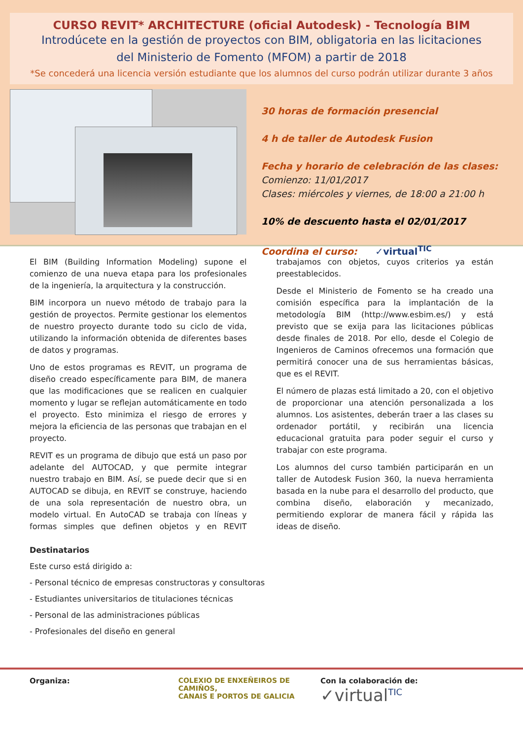CURSO REVIT* ARCHITECTURE (oficial Autodesk) - Tecnología BIM
Introdúcete en la gestión de proyectos con BIM, obligatoria en las licitaciones
del Ministerio de Fomento (MFOM) a partir de 2018
*Se concederá una licencia versión estudiante que los alumnos del curso podrán utilizar durante 3 años
30 horas de formación presencial
4 h de taller de Autodesk Fusion
Fecha y horario de celebración de las clases:
Comienzo: 11/01/2017
Clases: miércoles y viernes, de 18:00 a 21:00 h
10% de descuento hasta el 02/01/2017
Coordina el curso: ✓virtual<sup>TIC</sup>
El BIM (Building Information Modeling) supone el comienzo de una nueva etapa para los profesionales de la ingeniería, la arquitectura y la construcción.
BIM incorpora un nuevo método de trabajo para la gestión de proyectos. Permite gestionar los elementos de nuestro proyecto durante todo su ciclo de vida, utilizando la información obtenida de diferentes bases de datos y programas.
Uno de estos programas es REVIT, un programa de diseño creado específicamente para BIM, de manera que las modificaciones que se realicen en cualquier momento y lugar se reflejan automáticamente en todo el proyecto. Esto minimiza el riesgo de errores y mejora la eficiencia de las personas que trabajan en el proyecto.
REVIT es un programa de dibujo que está un paso por adelante del AUTOCAD, y que permite integrar nuestro trabajo en BIM. Así, se puede decir que si en AUTOCAD se dibuja, en REVIT se construye, haciendo de una sola representación de nuestro obra, un modelo virtual. En AutoCAD se trabaja con líneas y formas simples que definen objetos y en REVIT trabajamos con objetos, cuyos criterios ya están preestablecidos.
Desde el Ministerio de Fomento se ha creado una comisión específica para la implantación de la metodología BIM (http://www.esbim.es/) y está previsto que se exija para las licitaciones públicas desde finales de 2018. Por ello, desde el Colegio de Ingenieros de Caminos ofrecemos una formación que permitirá conocer una de sus herramientas básicas, que es el REVIT.
El número de plazas está limitado a 20, con el objetivo de proporcionar una atención personalizada a los alumnos. Los asistentes, deberán traer a las clases su ordenador portátil, y recibirán una licencia educacional gratuita para poder seguir el curso y trabajar con este programa.
Los alumnos del curso también participarán en un taller de Autodesk Fusion 360, la nueva herramienta basada en la nube para el desarrollo del producto, que combina diseño, elaboración y mecanizado, permitiendo explorar de manera fácil y rápida las ideas de diseño.
Destinatarios
Este curso está dirigido a:
- Personal técnico de empresas constructoras y consultoras
- Estudiantes universitarios de titulaciones técnicas
- Personal de las administraciones públicas
- Profesionales del diseño en general
Organiza: COLEXIO DE ENXEÑEIROS DE CAMIÑOS,
CANAIS E PORTOS DE GALICIA
Con la colaboración de:
✓virtual<sup>TIC</sup>